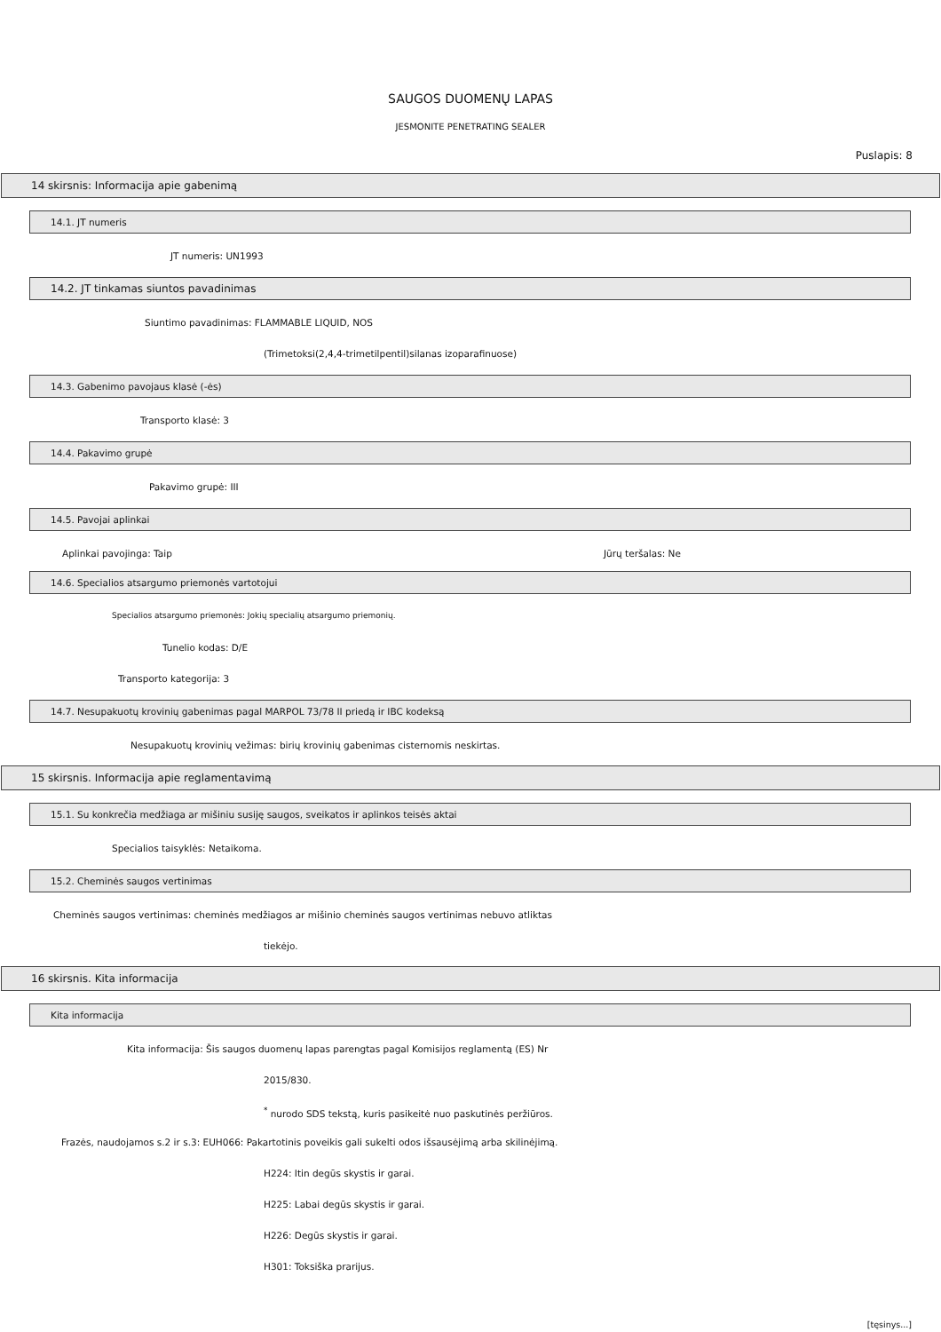SAUGOS DUOMENŲ LAPAS
JESMONITE PENETRATING SEALER
Puslapis: 8
14 skirsnis: Informacija apie gabenimą
14.1. JT numeris
JT numeris: UN1993
14.2. JT tinkamas siuntos pavadinimas
Siuntimo pavadinimas: FLAMMABLE LIQUID, NOS
(Trimetoksi(2,4,4-trimetilpentil)silanas izoparafinuose)
14.3. Gabenimo pavojaus klasė (-ės)
Transporto klasė: 3
14.4. Pakavimo grupė
Pakavimo grupė: III
14.5. Pavojai aplinkai
Aplinkai pavojinga: Taip Jūrų teršalas: Ne
14.6. Specialios atsargumo priemonės vartotojui
Specialios atsargumo priemonės: Jokių specialių atsargumo priemonių.
Tunelio kodas: D/E
Transporto kategorija: 3
14.7. Nesupakuotų krovinių gabenimas pagal MARPOL 73/78 II priedą ir IBC kodeksą
Nesupakuotų krovinių vežimas: birių krovinių gabenimas cisternomis neskirtas.
15 skirsnis. Informacija apie reglamentavimą
15.1. Su konkrečia medžiaga ar mišiniu susiję saugos, sveikatos ir aplinkos teisės aktai
Specialios taisyklės: Netaikoma.
15.2. Cheminės saugos vertinimas
Cheminės saugos vertinimas: cheminės medžiagos ar mišinio cheminės saugos vertinimas nebuvo atliktas
tiekėjo.
16 skirsnis. Kita informacija
Kita informacija
Kita informacija: Šis saugos duomenų lapas parengtas pagal Komisijos reglamentą (ES) Nr
2015/830.
<sup>*</sup> nurodo SDS tekstą, kuris pasikeitė nuo paskutinės peržiūros.
Frazės, naudojamos s.2 ir s.3: EUH066: Pakartotinis poveikis gali sukelti odos išsausėjimą arba skilinėjimą.
H224: Itin degūs skystis ir garai.
H225: Labai degūs skystis ir garai.
H226: Degūs skystis ir garai.
H301: Toksiška prarijus.
[tęsinys...]